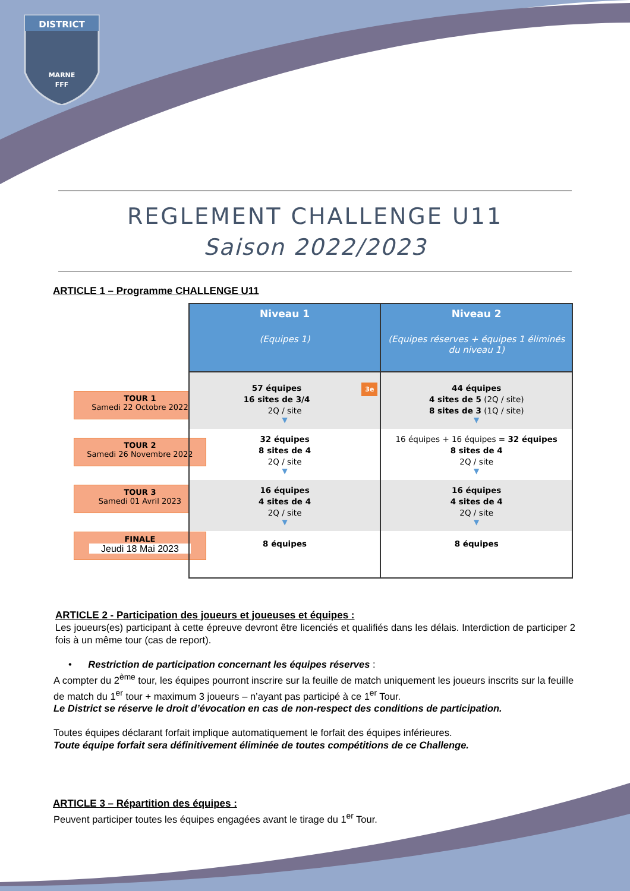DISTRICT
MARNE
FFF
REGLEMENT CHALLENGE U11
Saison 2022/2023
ARTICLE 1 – Programme CHALLENGE U11
TOUR 1
Samedi 22 Octobre 2022
TOUR 2
Samedi 26 Novembre 2022
TOUR 3
Samedi 01 Avril 2023
FINALE
Jeudi 18 Mai 2023
| Niveau 1 (Equipes 1) | Niveau 2 (Equipes réserves + équipes 1 éliminés du niveau 1) |
| --- | --- |
| 3e 57 équipes 16 sites de 3/4 2Q / site ▼ | 44 équipes 4 sites de 5 (2Q / site) 8 sites de 3 (1Q / site) ▼ |
| 32 équipes 8 sites de 4 2Q / site ▼ | 16 équipes + 16 équipes = 32 équipes 8 sites de 4 2Q / site ▼ |
| 16 équipes 4 sites de 4 2Q / site ▼ | 16 équipes 4 sites de 4 2Q / site ▼ |
| 8 équipes | 8 équipes |
ARTICLE 2 - Participation des joueurs et joueuses et équipes :
Les joueurs(es) participant à cette épreuve devront être licenciés et qualifiés dans les délais. Interdiction de participer 2 fois à un même tour (cas de report).
• Restriction de participation concernant les équipes réserves :
A compter du 2<sup>ème</sup> tour, les équipes pourront inscrire sur la feuille de match uniquement les joueurs inscrits sur la feuille de match du 1<sup>er</sup> tour + maximum 3 joueurs – n’ayant pas participé à ce 1<sup>er</sup> Tour.
Le District se réserve le droit d’évocation en cas de non-respect des conditions de participation.
Toutes équipes déclarant forfait implique automatiquement le forfait des équipes inférieures.
Toute équipe forfait sera définitivement éliminée de toutes compétitions de ce Challenge.
ARTICLE 3 – Répartition des équipes :
Peuvent participer toutes les équipes engagées avant le tirage du 1<sup>er</sup> Tour.